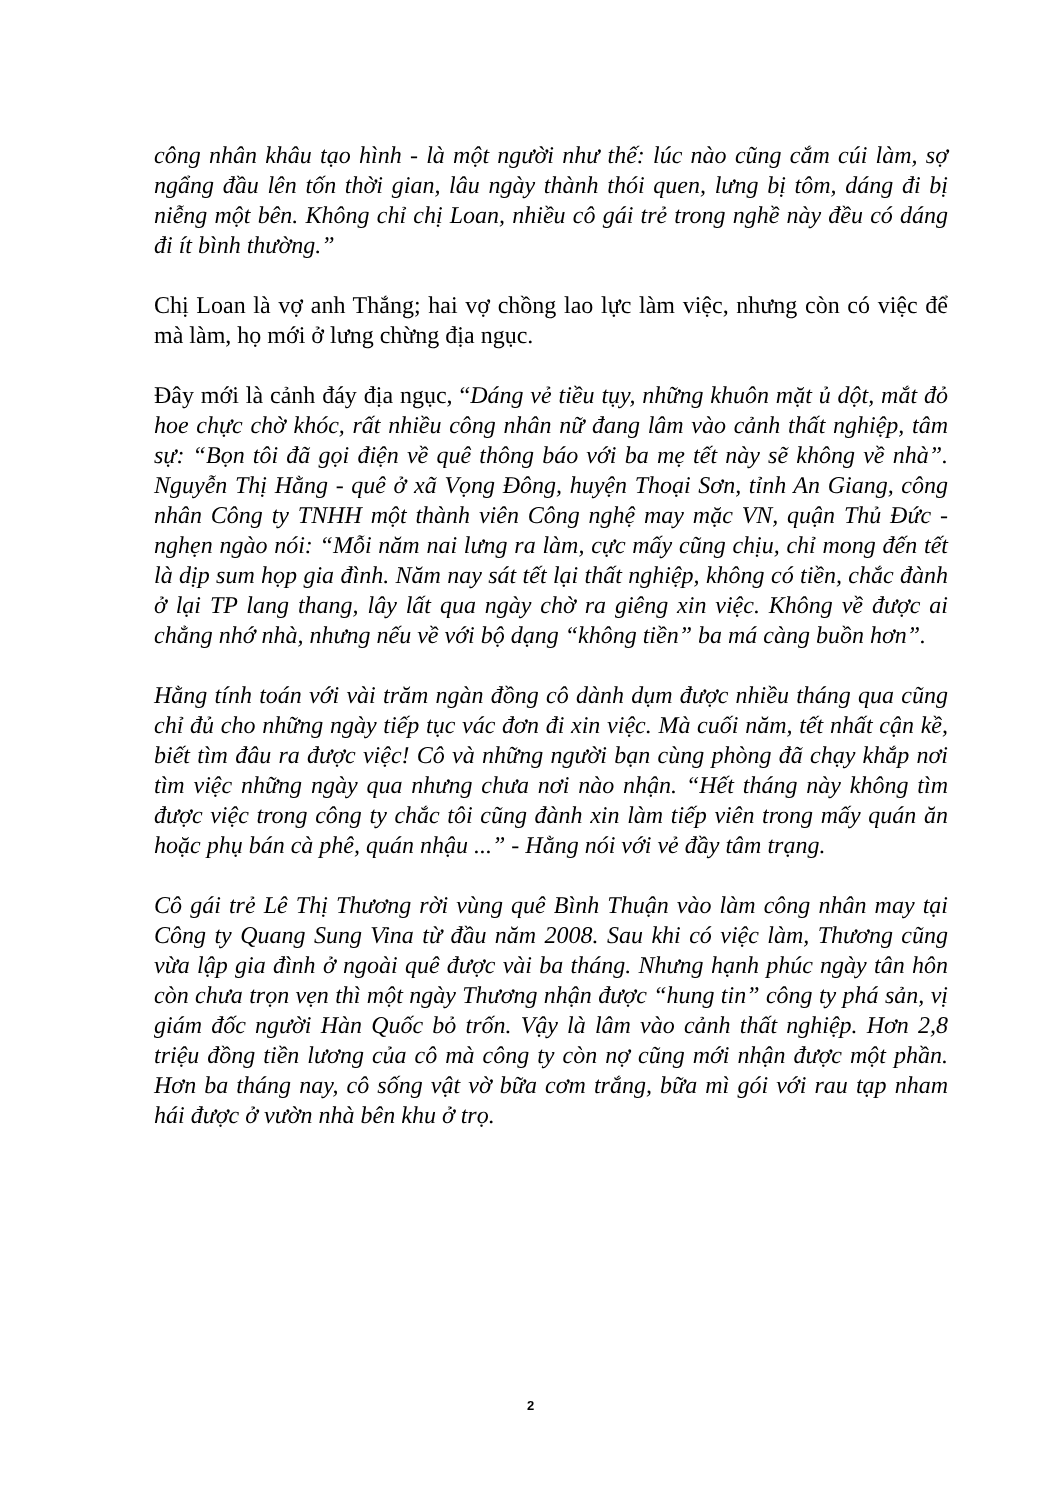công nhân khâu tạo hình - là một người như thế: lúc nào cũng cắm cúi làm, sợ ngẩng đầu lên tốn thời gian, lâu ngày thành thói quen, lưng bị tôm, dáng đi bị niễng một bên. Không chỉ chị Loan, nhiều cô gái trẻ trong nghề này đều có dáng đi ít bình thường.”
Chị Loan là vợ anh Thắng; hai vợ chồng lao lực làm việc, nhưng còn có việc để mà làm, họ mới ở lưng chừng địa ngục.
Đây mới là cảnh đáy địa ngục, “Dáng vẻ tiều tụy, những khuôn mặt ủ dột, mắt đỏ hoe chực chờ khóc, rất nhiều công nhân nữ đang lâm vào cảnh thất nghiệp, tâm sự: “Bọn tôi đã gọi điện về quê thông báo với ba mẹ tết này sẽ không về nhà”. Nguyễn Thị Hằng - quê ở xã Vọng Đông, huyện Thoại Sơn, tỉnh An Giang, công nhân Công ty TNHH một thành viên Công nghệ may mặc VN, quận Thủ Đức - nghẹn ngào nói: “Mỗi năm nai lưng ra làm, cực mấy cũng chịu, chỉ mong đến tết là dịp sum họp gia đình. Năm nay sát tết lại thất nghiệp, không có tiền, chắc đành ở lại TP lang thang, lây lất qua ngày chờ ra giêng xin việc. Không về được ai chẳng nhớ nhà, nhưng nếu về với bộ dạng “không tiền” ba má càng buồn hơn”.
Hằng tính toán với vài trăm ngàn đồng cô dành dụm được nhiều tháng qua cũng chỉ đủ cho những ngày tiếp tục vác đơn đi xin việc. Mà cuối năm, tết nhất cận kề, biết tìm đâu ra được việc! Cô và những người bạn cùng phòng đã chạy khắp nơi tìm việc những ngày qua nhưng chưa nơi nào nhận. “Hết tháng này không tìm được việc trong công ty chắc tôi cũng đành xin làm tiếp viên trong mấy quán ăn hoặc phụ bán cà phê, quán nhậu ...” - Hằng nói với vẻ đầy tâm trạng.
Cô gái trẻ Lê Thị Thương rời vùng quê Bình Thuận vào làm công nhân may tại Công ty Quang Sung Vina từ đầu năm 2008. Sau khi có việc làm, Thương cũng vừa lập gia đình ở ngoài quê được vài ba tháng. Nhưng hạnh phúc ngày tân hôn còn chưa trọn vẹn thì một ngày Thương nhận được “hung tin” công ty phá sản, vị giám đốc người Hàn Quốc bỏ trốn. Vậy là lâm vào cảnh thất nghiệp. Hơn 2,8 triệu đồng tiền lương của cô mà công ty còn nợ cũng mới nhận được một phần. Hơn ba tháng nay, cô sống vật vờ bữa cơm trắng, bữa mì gói với rau tạp nham hái được ở vườn nhà bên khu ở trọ.
2